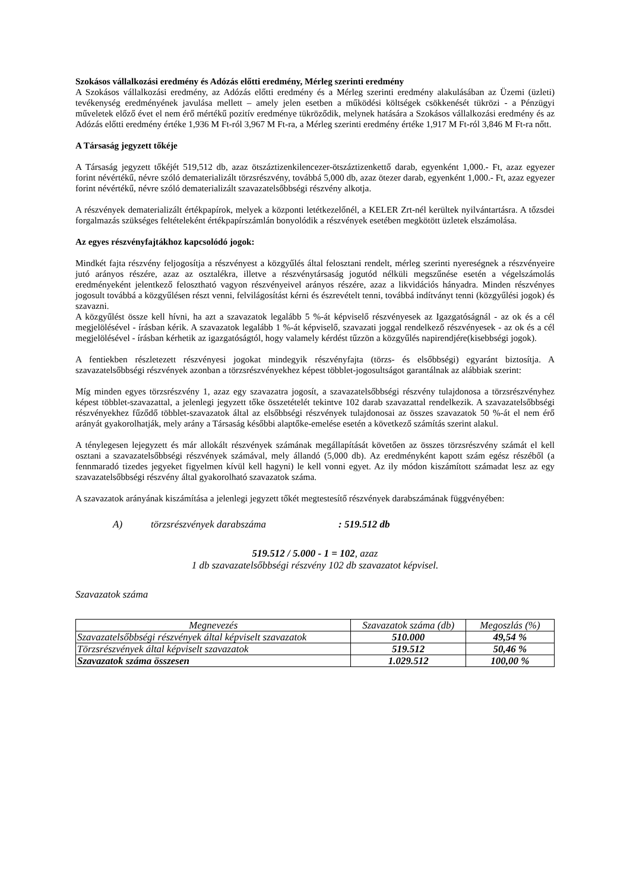Szokásos vállalkozási eredmény és Adózás előtti eredmény, Mérleg szerinti eredmény
A Szokásos vállalkozási eredmény, az Adózás előtti eredmény és a Mérleg szerinti eredmény alakulásában az Üzemi (üzleti) tevékenység eredményének javulása mellett – amely jelen esetben a működési költségek csökkenését tükrözi - a Pénzügyi műveletek előző évet el nem érő mértékű pozitív eredménye tükröződik, melynek hatására a Szokásos vállalkozási eredmény és az Adózás előtti eredmény értéke 1,936 M Ft-ról 3,967 M Ft-ra, a Mérleg szerinti eredmény értéke 1,917 M Ft-ról 3,846 M Ft-ra nőtt.
A Társaság jegyzett tőkéje
A Társaság jegyzett tőkéjét 519,512 db, azaz ötszáztizenkilencezer-ötszáztizenkettő darab, egyenként 1,000.- Ft, azaz egyezer forint névértékű, névre szóló dematerializált törzsrészvény, továbbá 5,000 db, azaz ötezer darab, egyenként 1,000.- Ft, azaz egyezer forint névértékű, névre szóló dematerializált szavazatelsőbbségi részvény alkotja.
A részvények dematerializált értékpapírok, melyek a központi letétkezelőnél, a KELER Zrt-nél kerültek nyilvántartásra. A tőzsdei forgalmazás szükséges feltételeként értékpapírszámlán bonyolódik a részvények esetében megkötött üzletek elszámolása.
Az egyes részvényfajtákhoz kapcsolódó jogok:
Mindkét fajta részvény feljogosítja a részvényest a közgyűlés által felosztani rendelt, mérleg szerinti nyereségnek a részvényeire jutó arányos részére, azaz az osztalékra, illetve a részvénytársaság jogutód nélküli megszűnése esetén a végelszámolás eredményeként jelentkező felosztható vagyon részvényeivel arányos részére, azaz a likvidációs hányadra. Minden részvényes jogosult továbbá a közgyűlésen részt venni, felvilágosítást kérni és észrevételt tenni, továbbá indítványt tenni (közgyűlési jogok) és szavazni.
A közgyűlést össze kell hívni, ha azt a szavazatok legalább 5 %-át képviselő részvényesek az Igazgatóságnál - az ok és a cél megjelölésével - írásban kérik. A szavazatok legalább 1 %-át képviselő, szavazati joggal rendelkező részvényesek - az ok és a cél megjelölésével - írásban kérhetik az igazgatóságtól, hogy valamely kérdést tűzzön a közgyűlés napirendjére(kisebbségi jogok).
A fentiekben részletezett részvényesi jogokat mindegyik részvényfajta (törzs- és elsőbbségi) egyaránt biztosítja. A szavazatelsőbbségi részvények azonban a törzsrészvényekhez képest többlet-jogosultságot garantálnak az alábbiak szerint:
Míg minden egyes törzsrészvény 1, azaz egy szavazatra jogosít, a szavazatelsőbbségi részvény tulajdonosa a törzsrészvényhez képest többlet-szavazattal, a jelenlegi jegyzett tőke összetételét tekintve 102 darab szavazattal rendelkezik. A szavazatelsőbbségi részvényekhez fűződő többlet-szavazatok által az elsőbbségi részvények tulajdonosai az összes szavazatok 50 %-át el nem érő arányát gyakorolhatják, mely arány a Társaság későbbi alaptőke-emelése esetén a következő számítás szerint alakul.
A ténylegesen lejegyzett és már allokált részvények számának megállapítását követően az összes törzsrészvény számát el kell osztani a szavazatelsőbbségi részvények számával, mely állandó (5,000 db). Az eredményként kapott szám egész részéből (a fennmaradó tizedes jegyeket figyelmen kívül kell hagyni) le kell vonni egyet. Az ily módon kiszámított számadat lesz az egy szavazatelsőbbségi részvény által gyakorolható szavazatok száma.
A szavazatok arányának kiszámítása a jelenlegi jegyzett tőkét megtestesítő részvények darabszámának függvényében:
A) törzsrészvények darabszáma: 519.512 db
519.512 / 5.000 - 1 = 102, azaz
1 db szavazatelsőbbségi részvény 102 db szavazatot képvisel.
Szavazatok száma
| Megnevezés | Szavazatok száma (db) | Megoszlás (%) |
| --- | --- | --- |
| Szavazatelsőbbségi részvények által képviselt szavazatok | 510.000 | 49,54 % |
| Törzsrészvények által képviselt szavazatok | 519.512 | 50,46 % |
| Szavazatok száma összesen | 1.029.512 | 100,00 % |